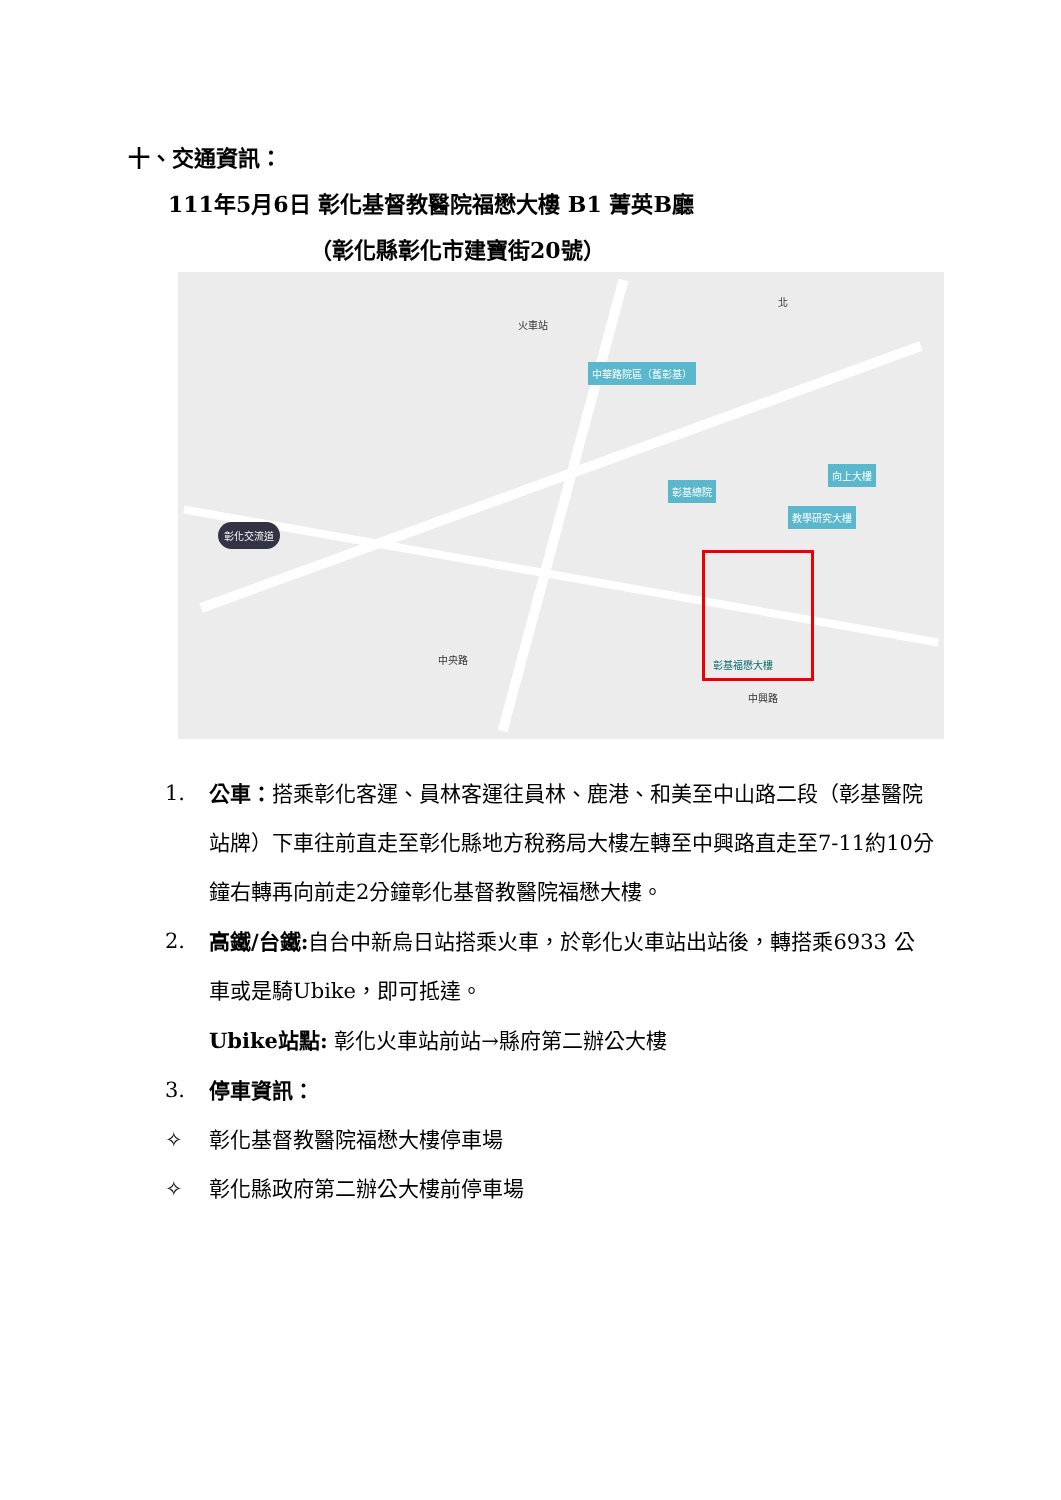十、交通資訊：
111年5月6日 彰化基督教醫院福懋大樓 B1 菁英B廳
（彰化縣彰化市建寶街20號）
火車站
北
中華路院區（舊彰基）
彰化交流道
彰基總院
向上大樓
教學研究大樓
中興路
中央路 彰基福懋大樓
1. 公車：搭乘彰化客運、員林客運往員林、鹿港、和美至中山路二段（彰基醫院站牌）下車往前直走至彰化縣地方稅務局大樓左轉至中興路直走至7-11約10分鐘右轉再向前走2分鐘彰化基督教醫院福懋大樓。
2. 高鐵/台鐵: 自台中新烏日站搭乘火車，於彰化火車站出站後，轉搭乘6933 公車或是騎Ubike，即可抵達。
Ubike站點: 彰化火車站前站→縣府第二辦公大樓
3. 停車資訊：
✧ 彰化基督教醫院福懋大樓停車場
✧ 彰化縣政府第二辦公大樓前停車場